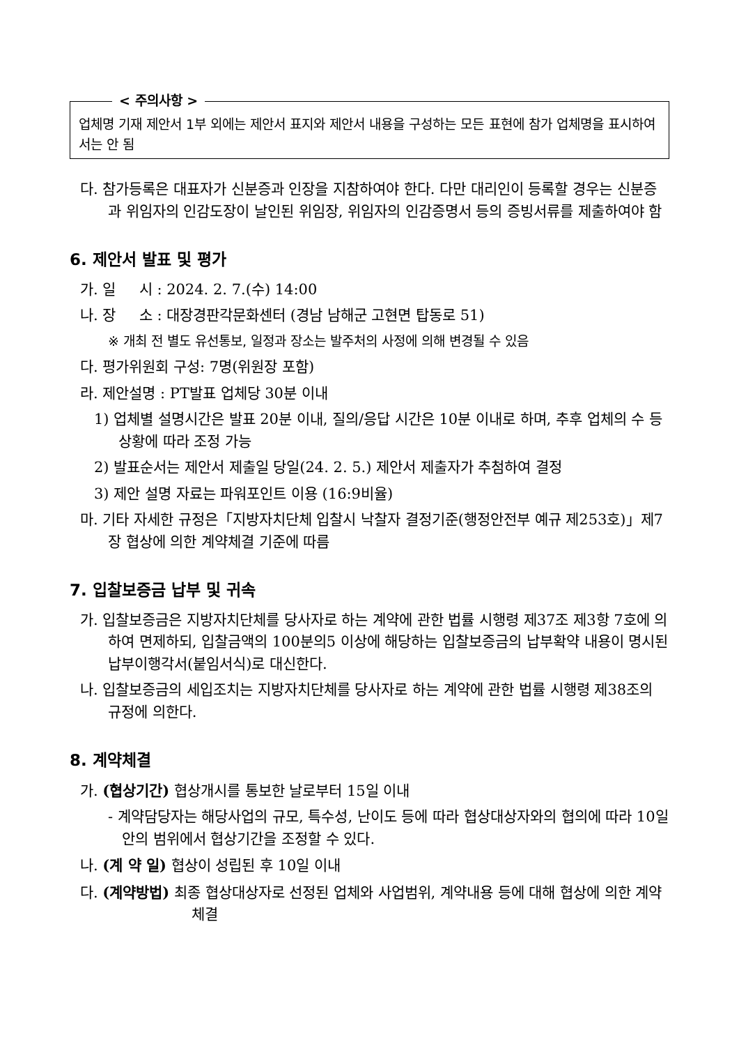< 주의사항 >
업체명 기재 제안서 1부 외에는 제안서 표지와 제안서 내용을 구성하는 모든 표현에 참가 업체명을 표시하여서는 안 됨
다. 참가등록은 대표자가 신분증과 인장을 지참하여야 한다. 다만 대리인이 등록할 경우는 신분증과 위임자의 인감도장이 날인된 위임장, 위임자의 인감증명서 등의 증빙서류를 제출하여야 함
6. 제안서 발표 및 평가
가. 일 시 : 2024. 2. 7.(수) 14:00
나. 장 소 : 대장경판각문화센터 (경남 남해군 고현면 탑동로 51)
※ 개최 전 별도 유선통보, 일정과 장소는 발주처의 사정에 의해 변경될 수 있음
다. 평가위원회 구성: 7명(위원장 포함)
라. 제안설명 : PT발표 업체당 30분 이내
1) 업체별 설명시간은 발표 20분 이내, 질의/응답 시간은 10분 이내로 하며, 추후 업체의 수 등 상황에 따라 조정 가능
2) 발표순서는 제안서 제출일 당일(24. 2. 5.) 제안서 제출자가 추첨하여 결정
3) 제안 설명 자료는 파워포인트 이용 (16:9비율)
마. 기타 자세한 규정은「지방자치단체 입찰시 낙찰자 결정기준(행정안전부 예규 제253호)」제7장 협상에 의한 계약체결 기준에 따름
7. 입찰보증금 납부 및 귀속
가. 입찰보증금은 지방자치단체를 당사자로 하는 계약에 관한 법률 시행령 제37조 제3항 7호에 의하여 면제하되, 입찰금액의 100분의5 이상에 해당하는 입찰보증금의 납부확약 내용이 명시된 납부이행각서(붙임서식)로 대신한다.
나. 입찰보증금의 세입조치는 지방자치단체를 당사자로 하는 계약에 관한 법률 시행령 제38조의 규정에 의한다.
8. 계약체결
가. (협상기간) 협상개시를 통보한 날로부터 15일 이내
- 계약담당자는 해당사업의 규모, 특수성, 난이도 등에 따라 협상대상자와의 협의에 따라 10일 안의 범위에서 협상기간을 조정할 수 있다.
나. (계 약 일) 협상이 성립된 후 10일 이내
다. (계약방법) 최종 협상대상자로 선정된 업체와 사업범위, 계약내용 등에 대해 협상에 의한 계약체결